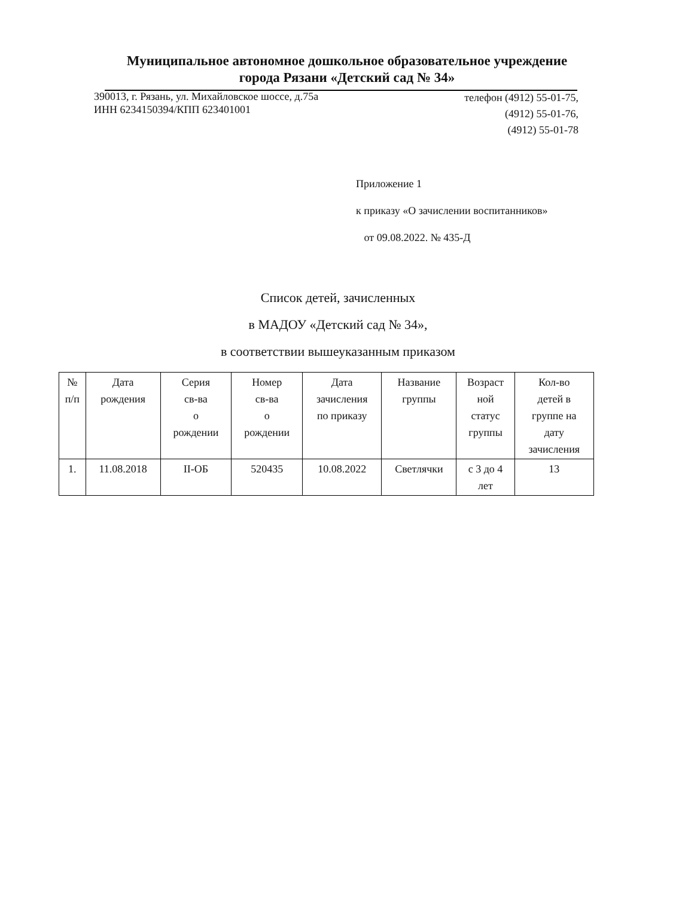Муниципальное автономное дошкольное образовательное учреждение
города Рязани «Детский сад № 34»
390013, г. Рязань, ул. Михайловское шоссе, д.75а
ИНН 6234150394/КПП 623401001
телефон (4912) 55-01-75,
(4912) 55-01-76,
(4912) 55-01-78
Приложение 1
к приказу «О зачислении воспитанников»
от 09.08.2022. № 435-Д
Список детей, зачисленных
в МАДОУ «Детский сад № 34»,
в соответствии вышеуказанным приказом
| № п/п | Дата рождения | Серия св-ва о рождении | Номер св-ва о рождении | Дата зачисления по приказу | Название группы | Возраст ной статус группы | Кол-во детей в группе на дату зачисления |
| --- | --- | --- | --- | --- | --- | --- | --- |
| 1. | 11.08.2018 | II-ОБ | 520435 | 10.08.2022 | Светлячки | с 3 до 4 лет | 13 |